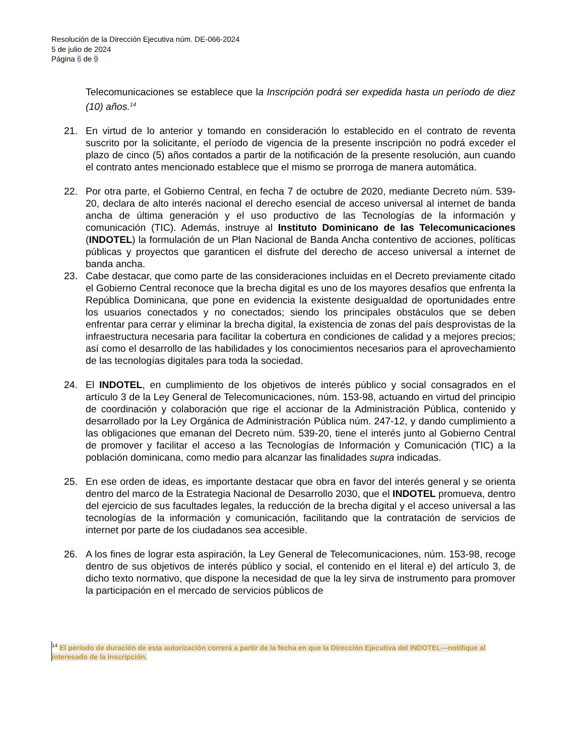Resolución de la Dirección Ejecutiva núm. DE-066-2024
5 de julio de 2024
Página 6 de 9
Telecomunicaciones se establece que la Inscripción podrá ser expedida hasta un período de diez (10) años.<sup>14</sup>
21. En virtud de lo anterior y tomando en consideración lo establecido en el contrato de reventa suscrito por la solicitante, el período de vigencia de la presente inscripción no podrá exceder el plazo de cinco (5) años contados a partir de la notificación de la presente resolución, aun cuando el contrato antes mencionado establece que el mismo se prorroga de manera automática.
22. Por otra parte, el Gobierno Central, en fecha 7 de octubre de 2020, mediante Decreto núm. 539-20, declara de alto interés nacional el derecho esencial de acceso universal al internet de banda ancha de última generación y el uso productivo de las Tecnologías de la información y comunicación (TIC). Además, instruye al Instituto Dominicano de las Telecomunicaciones (INDOTEL) la formulación de un Plan Nacional de Banda Ancha contentivo de acciones, políticas públicas y proyectos que garanticen el disfrute del derecho de acceso universal a internet de banda ancha.
23. Cabe destacar, que como parte de las consideraciones incluidas en el Decreto previamente citado el Gobierno Central reconoce que la brecha digital es uno de los mayores desafíos que enfrenta la República Dominicana, que pone en evidencia la existente desigualdad de oportunidades entre los usuarios conectados y no conectados; siendo los principales obstáculos que se deben enfrentar para cerrar y eliminar la brecha digital, la existencia de zonas del país desprovistas de la infraestructura necesaria para facilitar la cobertura en condiciones de calidad y a mejores precios; así como el desarrollo de las habilidades y los conocimientos necesarios para el aprovechamiento de las tecnologías digitales para toda la sociedad.
24. El INDOTEL, en cumplimiento de los objetivos de interés público y social consagrados en el artículo 3 de la Ley General de Telecomunicaciones, núm. 153-98, actuando en virtud del principio de coordinación y colaboración que rige el accionar de la Administración Pública, contenido y desarrollado por la Ley Orgánica de Administración Pública núm. 247-12, y dando cumplimiento a las obligaciones que emanan del Decreto núm. 539-20, tiene el interés junto al Gobierno Central de promover y facilitar el acceso a las Tecnologías de Información y Comunicación (TIC) a la población dominicana, como medio para alcanzar las finalidades supra indicadas.
25. En ese orden de ideas, es importante destacar que obra en favor del interés general y se orienta dentro del marco de la Estrategia Nacional de Desarrollo 2030, que el INDOTEL promueva, dentro del ejercicio de sus facultades legales, la reducción de la brecha digital y el acceso universal a las tecnologías de la información y comunicación, facilitando que la contratación de servicios de internet por parte de los ciudadanos sea accesible.
26. A los fines de lograr esta aspiración, la Ley General de Telecomunicaciones, núm. 153-98, recoge dentro de sus objetivos de interés público y social, el contenido en el literal e) del artículo 3, de dicho texto normativo, que dispone la necesidad de que la ley sirva de instrumento para promover la participación en el mercado de servicios públicos de
<sup>14</sup> El período de duración de esta autorización correrá a partir de la fecha en que la Dirección Ejecutiva del INDOTEL—notifique al interesado de la inscripción.